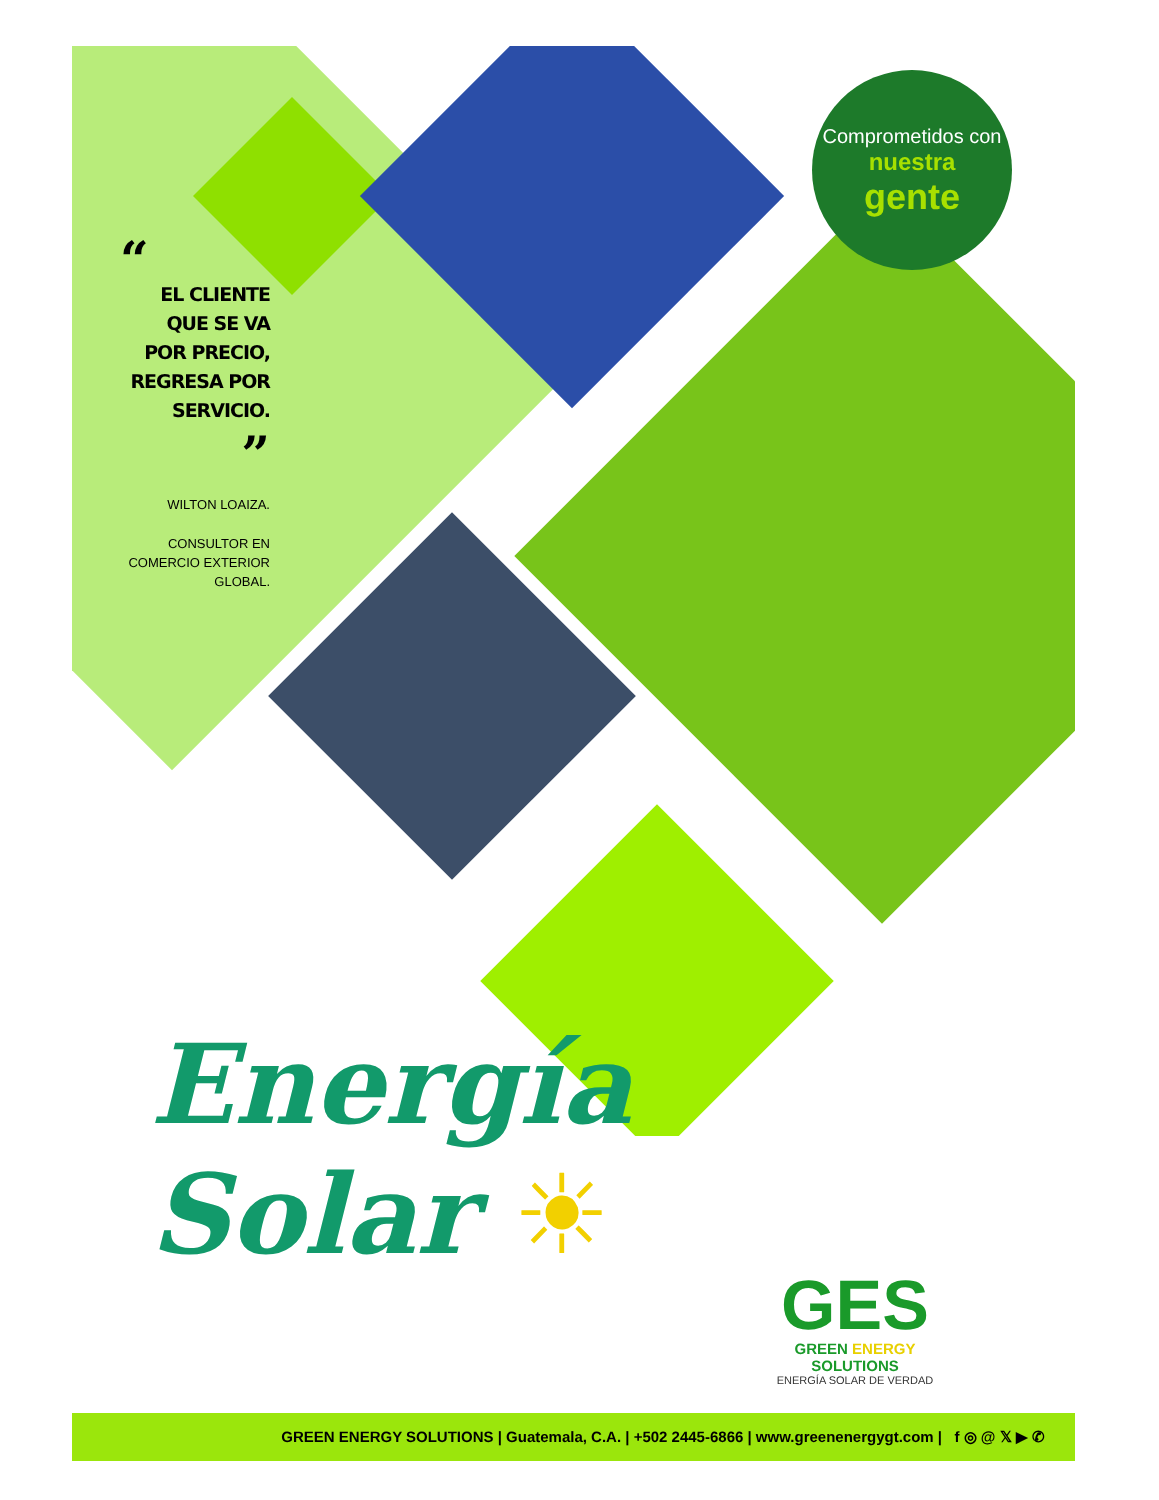“
EL CLIENTE QUE SE VA POR PRECIO, REGRESA POR SERVICIO.
”
WILTON LOAIZA.
CONSULTOR EN COMERCIO EXTERIOR GLOBAL.
Comprometidos con
nuestra
gente
Energía
Solar ☀
GES
GREEN ENERGY
SOLUTIONS
ENERGÍA SOLAR DE VERDAD
GREEN ENERGY SOLUTIONS | Guatemala, C.A. | +502 2445-6866 | www.greenenergygt.com | f ◎ @ 𝕏 ▶ ✆